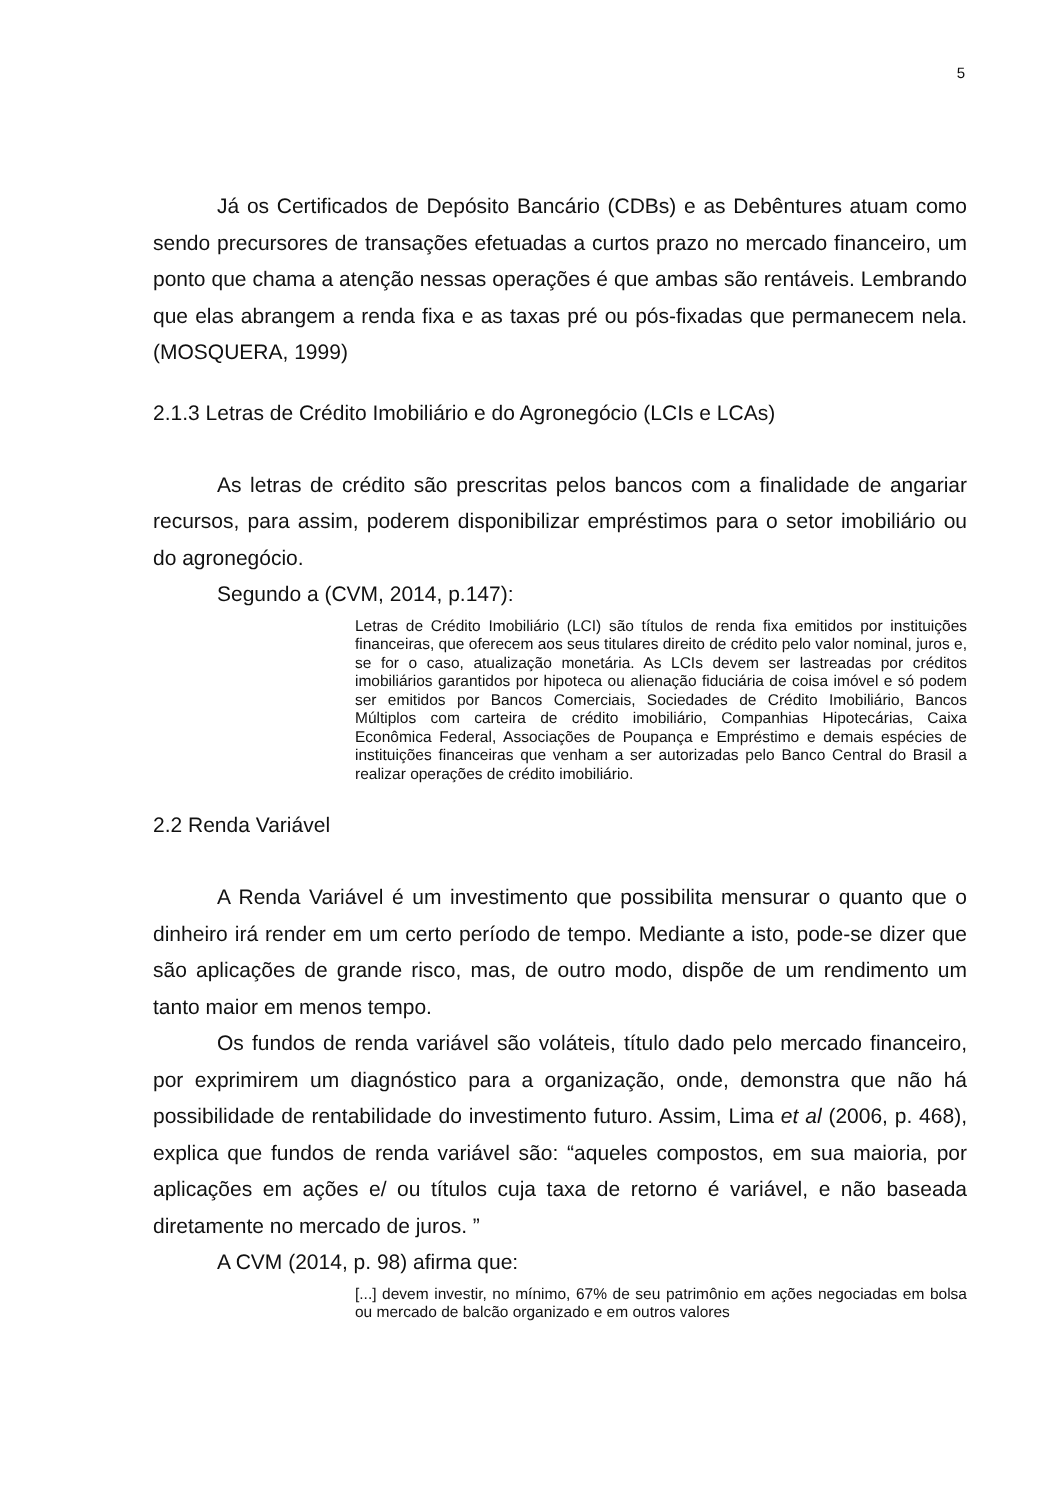5
Já os Certificados de Depósito Bancário (CDBs) e as Debêntures atuam como sendo precursores de transações efetuadas a curtos prazo no mercado financeiro, um ponto que chama a atenção nessas operações é que ambas são rentáveis. Lembrando que elas abrangem a renda fixa e as taxas pré ou pós-fixadas que permanecem nela. (MOSQUERA, 1999)
2.1.3 Letras de Crédito Imobiliário e do Agronegócio (LCIs e LCAs)
As letras de crédito são prescritas pelos bancos com a finalidade de angariar recursos, para assim, poderem disponibilizar empréstimos para o setor imobiliário ou do agronegócio.
Segundo a (CVM, 2014, p.147):
Letras de Crédito Imobiliário (LCI) são títulos de renda fixa emitidos por instituições financeiras, que oferecem aos seus titulares direito de crédito pelo valor nominal, juros e, se for o caso, atualização monetária. As LCIs devem ser lastreadas por créditos imobiliários garantidos por hipoteca ou alienação fiduciária de coisa imóvel e só podem ser emitidos por Bancos Comerciais, Sociedades de Crédito Imobiliário, Bancos Múltiplos com carteira de crédito imobiliário, Companhias Hipotecárias, Caixa Econômica Federal, Associações de Poupança e Empréstimo e demais espécies de instituições financeiras que venham a ser autorizadas pelo Banco Central do Brasil a realizar operações de crédito imobiliário.
2.2 Renda Variável
A Renda Variável é um investimento que possibilita mensurar o quanto que o dinheiro irá render em um certo período de tempo. Mediante a isto, pode-se dizer que são aplicações de grande risco, mas, de outro modo, dispõe de um rendimento um tanto maior em menos tempo.
Os fundos de renda variável são voláteis, título dado pelo mercado financeiro, por exprimirem um diagnóstico para a organização, onde, demonstra que não há possibilidade de rentabilidade do investimento futuro. Assim, Lima et al (2006, p. 468), explica que fundos de renda variável são: “aqueles compostos, em sua maioria, por aplicações em ações e/ ou títulos cuja taxa de retorno é variável, e não baseada diretamente no mercado de juros. ”
A CVM (2014, p. 98) afirma que:
[...] devem investir, no mínimo, 67% de seu patrimônio em ações negociadas em bolsa ou mercado de balcão organizado e em outros valores